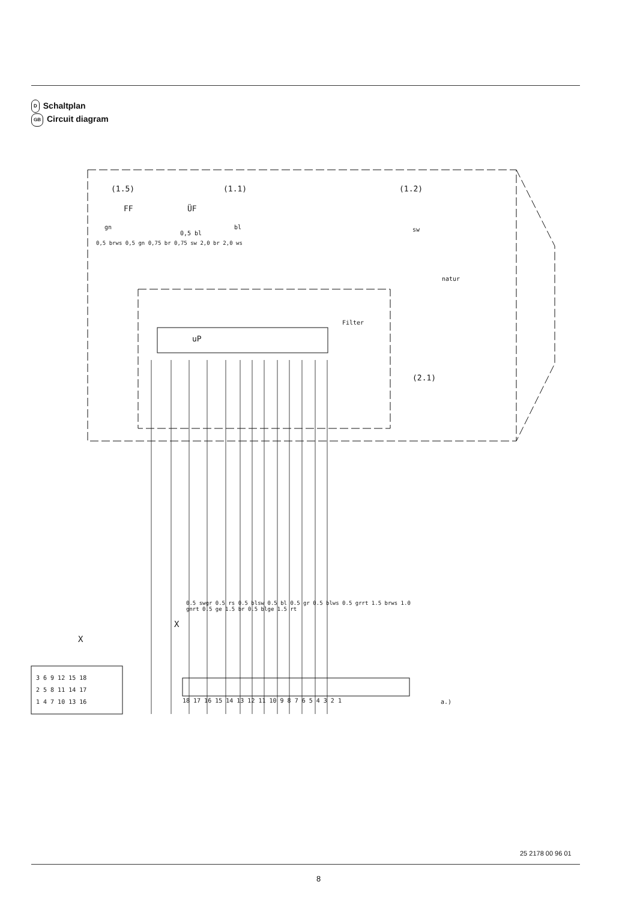D Schaltplan
GB Circuit diagram
uP
Filter
(1.5)
(1.1)
(1.2)
(2.1)
FF
ÜF
gn
bl
sw
natur
0,5 bl
a.)
X
X
18 17 16 15 14 13 12 11 10 9 8 7 6 5 4 3 2 1
3 6 9 12 15 18
2 5 8 11 14 17
1 4 7 10 13 16
0.5 swgr 0.5 rs 0.5 blsw 0.5 bl 0.5 gr 0.5 blws 0.5 grrt 1.5 brws 1.0 gnrt 0.5 ge 1.5 br 0.5 blge 1.5 rt
0,5 brws 0,5 gn 0,75 br 0,75 sw 2,0 br 2,0 ws
25 2178 00 96 01
8